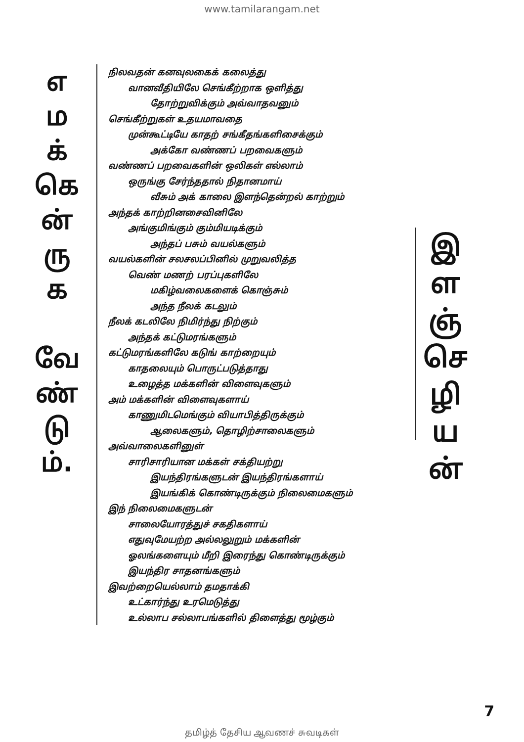www.tamilarangam.net
எ
ம
க்
கெ
ன்
ரு
க
வே
ண்
டு
ம்.
நிலவதன் கனவுலகைக் கலைத்து
வானவீதியிலே செங்கீற்றாக ஒளித்து
தோற்றுவிக்கும் அவ்வாதவனும்
செங்கீற்றுகள் உதயமாவதை
முன்கூட்டியே காதற் சங்கீதங்களிசைக்கும்
அக்கோ வண்ணப் பறவைகளும்
வண்ணப் பறவைகளின் ஒலிகள் எல்லாம்
ஒருங்கு சேர்ந்ததால் நிதானமாய்
வீசும் அக் காலை இளந்தென்றல் காற்றும்
அந்தக் காற்றினசைவினிலே
அங்குமிங்கும் கும்மியடிக்கும்
அந்தப் பசும் வயல்களும்
வயல்களின் சலசலப்பினில் முறுவலித்த
வெண் மணற் பரப்புகளிலே
மகிழ்வலைகளைக் கொஞ்சும்
அந்த நீலக் கடலும்
நீலக் கடலிலே நிமிர்ந்து நிற்கும்
அந்தக் கட்டுமரங்களும்
கட்டுமரங்களிலே கடுங் காற்றையும்
காதலையும் பொருட்படுத்தாது
உழைத்த மக்களின் விளைவுகளும்
அம் மக்களின் விளைவுகளாய்
காணுமிடமெங்கும் வியாபித்திருக்கும்
ஆலைகளும், தொழிற்சாலைகளும்
அவ்வாலைகளினுள்
சாரிசாரியான மக்கள் சக்தியற்று
இயந்திரங்களுடன் இயந்திரங்களாய்
இயங்கிக் கொண்டிருக்கும் நிலைமைகளும்
இந் நிலைமைகளுடன்
சாலையோரத்துச் சகதிகளாய்
எதுவுமேயற்ற அல்லலுறும் மக்களின்
ஓலங்களையும் மீறி இரைந்து கொண்டிருக்கும்
இயந்திர சாதனங்களும்
இவற்றையெல்லாம் தமதாக்கி
உட்கார்ந்து உரமெடுத்து
உல்லாப சல்லாபங்களில் திளைத்து மூழ்கும்
இ
ள
ஞ்
செ
ழி
ய
ன்
7
தமிழ்த் தேசிய ஆவணச் சுவடிகள்